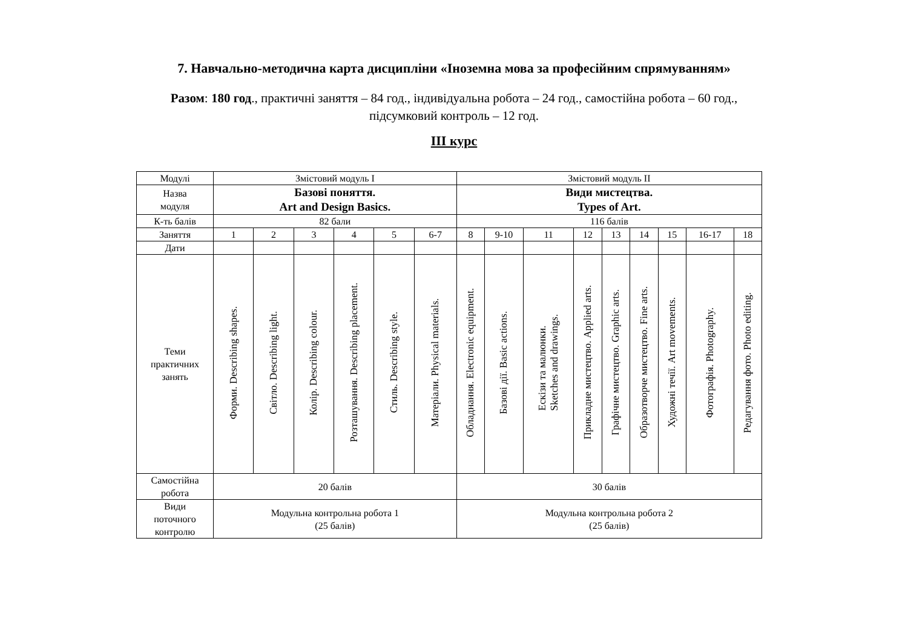7. Навчально-методична карта дисципліни «Іноземна мова за професійним спрямуванням»
Разом: 180 год., практичні заняття – 84 год., індивідуальна робота – 24 год., самостійна робота – 60 год.,
підсумковий контроль – 12 год.
ІІІ курс
| Модулі | Змістовий модуль І | | | | | | Змістовий модуль ІІ | | | | | | | | |
| Назва модуля | Базові поняття. Art and Design Basics. | | | | | | Види мистецтва. Types of Art. | | | | | | | | |
| К-ть балів | 82 бали | | | | | | 116 балів | | | | | | | | |
| Заняття | 1 | 2 | 3 | 4 | 5 | 6-7 | 8 | 9-10 | 11 | 12 | 13 | 14 | 15 | 16-17 | 18 |
| Дати | | | | | | | | | | | | | | | |
| Теми практичних занять | Форми. Describing shapes. | Світло. Describing light. | Колір. Describing colour. | Розташування. Describing placement. | Стиль. Describing style. | Матеріали. Physical materials. | Обладнання. Electronic equipment. | Базові дії. Basic actions. | Ескізи та малюнки. Sketches and drawings. | Прикладне мистецтво. Applied arts. | Графічне мистецтво. Graphic arts. | Образотворче мистецтво. Fine arts. | Художні течії. Art movements. | Фотографія. Photography. | Редагування фото. Photo editing. |
| Самостійна робота | 20 балів | | | | | | 30 балів | | | | | | | | |
| Види поточного контролю | Модульна контрольна робота 1 (25 балів) | | | | | | Модульна контрольна робота 2 (25 балів) | | | | | | | | |